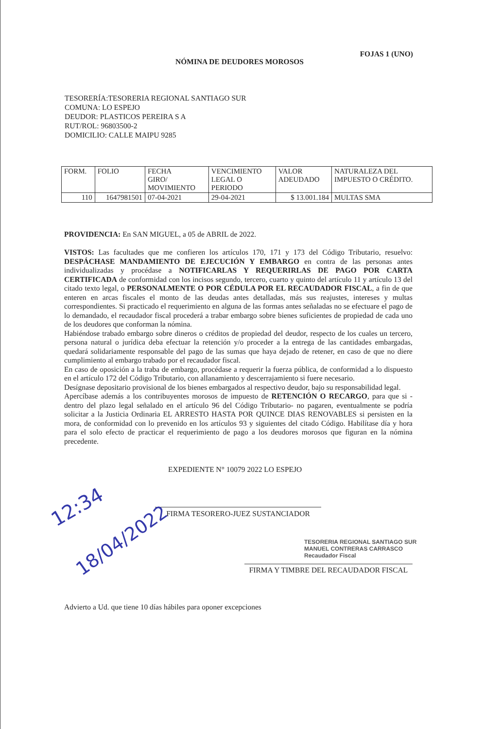FOJAS 1 (UNO)
NÓMINA DE DEUDORES MOROSOS
TESORERÍA:TESORERIA REGIONAL SANTIAGO SUR
COMUNA: LO ESPEJO
DEUDOR: PLASTICOS PEREIRA S A
RUT/ROL: 96803500-2
DOMICILIO: CALLE MAIPU 9285
| FORM. | FOLIO | FECHA GIRO/ MOVIMIENTO | VENCIMIENTO LEGAL O PERIODO | VALOR ADEUDADO | NATURALEZA DEL IMPUESTO O CRÉDITO. |
| --- | --- | --- | --- | --- | --- |
| 110 | 1647981501 | 07-04-2021 | 29-04-2021 | $ 13.001.184 | MULTAS SMA |
PROVIDENCIA: En SAN MIGUEL, a 05 de ABRIL de 2022.
VISTOS: Las facultades que me confieren los artículos 170, 171 y 173 del Código Tributario, resuelvo: DESPÁCHASE MANDAMIENTO DE EJECUCIÓN Y EMBARGO en contra de las personas antes individualizadas y procédase a NOTIFICARLAS Y REQUERIRLAS DE PAGO POR CARTA CERTIFICADA de conformidad con los incisos segundo, tercero, cuarto y quinto del artículo 11 y artículo 13 del citado texto legal, o PERSONALMENTE O POR CÉDULA POR EL RECAUDADOR FISCAL, a fin de que enteren en arcas fiscales el monto de las deudas antes detalladas, más sus reajustes, intereses y multas correspondientes. Si practicado el requerimiento en alguna de las formas antes señaladas no se efectuare el pago de lo demandado, el recaudador fiscal procederá a trabar embargo sobre bienes suficientes de propiedad de cada uno de los deudores que conforman la nómina.
Habiéndose trabado embargo sobre dineros o créditos de propiedad del deudor, respecto de los cuales un tercero, persona natural o jurídica deba efectuar la retención y/o proceder a la entrega de las cantidades embargadas, quedará solidariamente responsable del pago de las sumas que haya dejado de retener, en caso de que no diere cumplimiento al embargo trabado por el recaudador fiscal.
En caso de oposición a la traba de embargo, procédase a requerir la fuerza pública, de conformidad a lo dispuesto en el artículo 172 del Código Tributario, con allanamiento y descerrajamiento si fuere necesario.
Desígnase depositario provisional de los bienes embargados al respectivo deudor, bajo su responsabilidad legal.
Apercíbase además a los contribuyentes morosos de impuesto de RETENCIÓN O RECARGO, para que si -dentro del plazo legal señalado en el artículo 96 del Código Tributario- no pagaren, eventualmente se podría solicitar a la Justicia Ordinaria EL ARRESTO HASTA POR QUINCE DIAS RENOVABLES si persisten en la mora, de conformidad con lo prevenido en los artículos 93 y siguientes del citado Código. Habilítase día y hora para el solo efecto de practicar el requerimiento de pago a los deudores morosos que figuran en la nómina precedente.
EXPEDIENTE N° 10079 2022 LO ESPEJO
FIRMA TESORERO-JUEZ SUSTANCIADOR
TESORERIA REGIONAL SANTIAGO SUR
MANUEL CONTRERAS CARRASCO
Recaudador Fiscal
FIRMA Y TIMBRE DEL RECAUDADOR FISCAL
12:34
18/04/2022
Advierto a Ud. que tiene 10 días hábiles para oponer excepciones